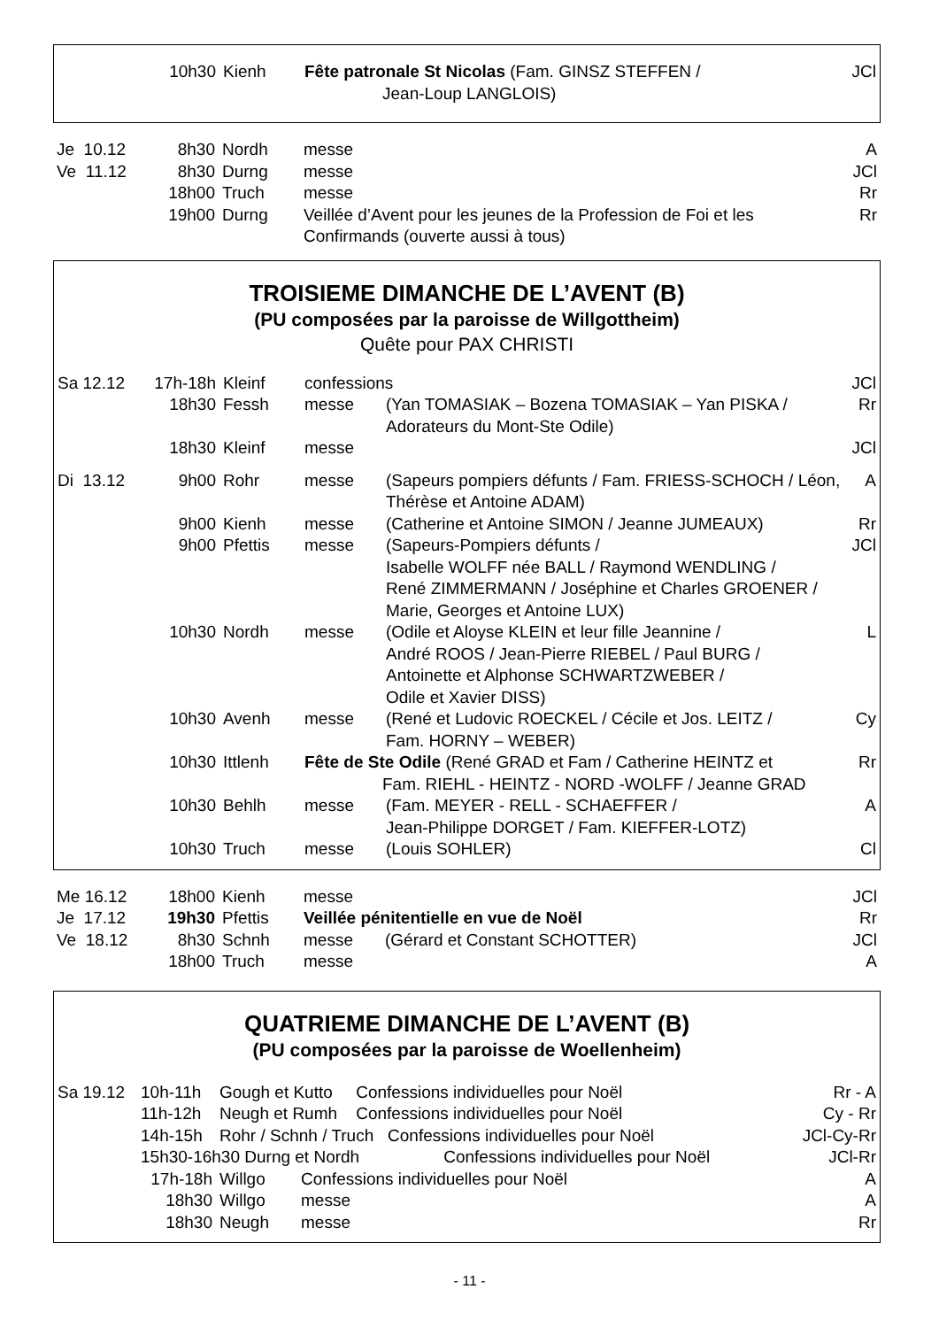| | 10h30 | Kienh | Fête patronale St Nicolas (Fam. GINSZ STEFFEN / Jean-Loup LANGLOIS) | JCl |
| Je 10.12 | 8h30 | Nordh | messe | A |
| Ve 11.12 | 8h30 | Durng | messe | JCl |
| | 18h00 | Truch | messe | Rr |
| | 19h00 | Durng | Veillée d’Avent pour les jeunes de la Profession de Foi et les Confirmands (ouverte aussi à tous) | Rr |
TROISIEME DIMANCHE DE L’AVENT (B)
(PU composées par la paroisse de Willgottheim)
Quête pour PAX CHRISTI
| Sa 12.12 | 17h-18h | Kleinf | confessions | | JCl |
| | 18h30 | Fessh | messe | (Yan TOMASIAK – Bozena TOMASIAK – Yan PISKA / Adorateurs du Mont-Ste Odile) | Rr |
| | 18h30 | Kleinf | messe | | JCl |
| Di 13.12 | 9h00 | Rohr | messe | (Sapeurs pompiers défunts / Fam. FRIESS-SCHOCH / Léon, Thérèse et Antoine ADAM) | A |
| | 9h00 | Kienh | messe | (Catherine et Antoine SIMON / Jeanne JUMEAUX) | Rr |
| | 9h00 | Pfettis | messe | (Sapeurs-Pompiers défunts / Isabelle WOLFF née BALL / Raymond WENDLING / René ZIMMERMANN / Joséphine et Charles GROENER / Marie, Georges et Antoine LUX) | JCl |
| | 10h30 | Nordh | messe | (Odile et Aloyse KLEIN et leur fille Jeannine / André ROOS / Jean-Pierre RIEBEL / Paul BURG / Antoinette et Alphonse SCHWARTZWEBER / Odile et Xavier DISS) | L |
| | 10h30 | Avenh | messe | (René et Ludovic ROECKEL / Cécile et Jos. LEITZ / Fam. HORNY – WEBER) | Cy |
| | 10h30 | Ittlenh | Fête de Ste Odile (René GRAD et Fam / Catherine HEINTZ et Fam. RIEHL - HEINTZ - NORD -WOLFF / Jeanne GRAD | | Rr |
| | 10h30 | Behlh | messe | (Fam. MEYER - RELL - SCHAEFFER / Jean-Philippe DORGET / Fam. KIEFFER-LOTZ) | A |
| | 10h30 | Truch | messe | (Louis SOHLER) | Cl |
| Me 16.12 | 18h00 | Kienh | messe | | JCl |
| Je 17.12 | 19h30 | Pfettis | Veillée pénitentielle en vue de Noël | | Rr |
| Ve 18.12 | 8h30 | Schnh | messe | (Gérard et Constant SCHOTTER) | JCl |
| | 18h00 | Truch | messe | | A |
QUATRIEME DIMANCHE DE L’AVENT (B)
(PU composées par la paroisse de Woellenheim)
| Sa 19.12 | 10h-11h | Gough et Kutto Confessions individuelles pour Noël | | Rr - A |
| | 11h-12h | Neugh et Rumh Confessions individuelles pour Noël | | Cy - Rr |
| | 14h-15h | Rohr / Schnh / Truch Confessions individuelles pour Noël | | JCl-Cy-Rr |
| | 15h30-16h30 Durng et Nordh Confessions individuelles pour Noël | | | JCl-Rr |
| | 17h-18h | Willgo | Confessions individuelles pour Noël | A |
| | 18h30 | Willgo | messe | A |
| | 18h30 | Neugh | messe | Rr |
- 11 -